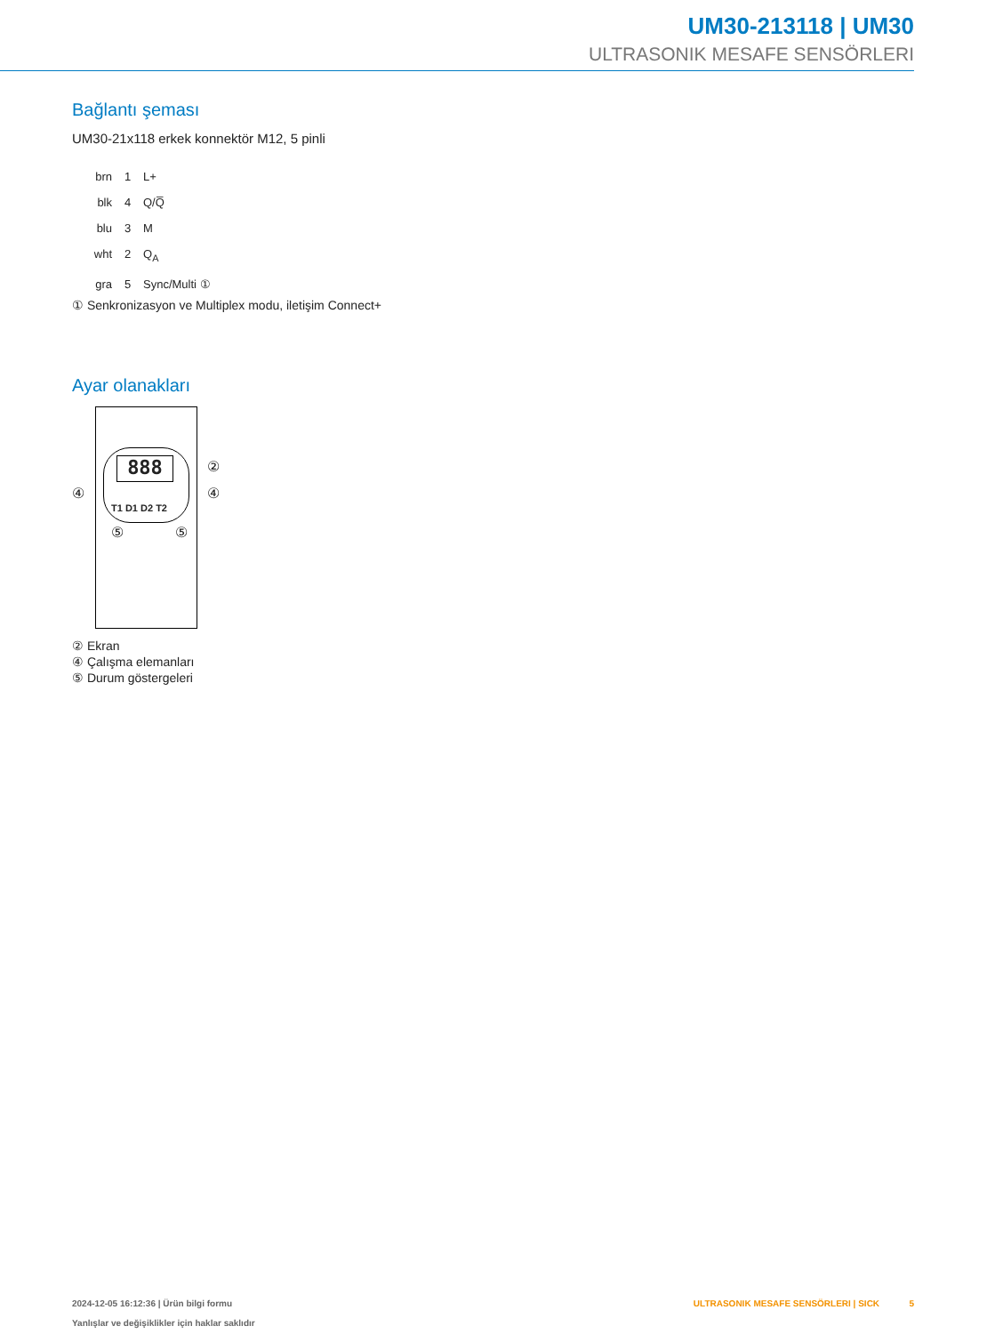UM30-213118 | UM30
ULTRASONIK MESAFE SENSÖRLERI
Bağlantı şeması
UM30-21x118 erkek konnektör M12, 5 pinli
brn 1 L+
blk 4 Q/Q̅
blu 3 M
wht 2 Q<sub>A</sub>
gra 5 Sync/Multi ①
① Senkronizasyon ve Multiplex modu, iletişim Connect+
Ayar olanakları
888 ②
④ ④
T1 D1 D2 T2
⑤ ⑤
② Ekran
④ Çalışma elemanları
⑤ Durum göstergeleri
2024-12-05 16:12:36 | Ürün bilgi formu
Yanlışlar ve değişiklikler için haklar saklıdır
ULTRASONIK MESAFE SENSÖRLERI | SICK 5